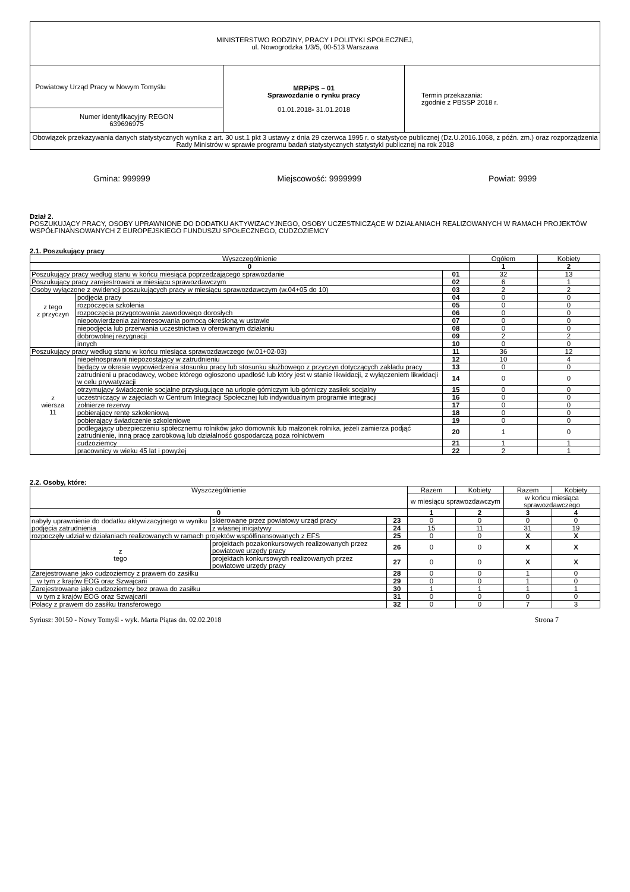| MINISTERSTWO RODZINY, PRACY I POLITYKI SPOŁECZNEJ, ul. Nowogrodzka 1/3/5, 00-513 Warszawa | | |
| Powiatowy Urząd Pracy w Nowym Tomyślu | MRPiPS – 01 Sprawozdanie o rynku pracy 01.01.2018 - 31.01.2018 | Termin przekazania: zgodnie z PBSSP 2018 r. |
| Numer identyfikacyjny REGON 639696975 | | |
| Obowiązek przekazywania danych statystycznych wynika z art. 30 ust.1 pkt 3 ustawy z dnia 29 czerwca 1995 r. o statystyce publicznej (Dz.U.2016.1068, z późn. zm.) oraz rozporządzenia Rady Ministrów w sprawie programu badań statystycznych statystyki publicznej na rok 2018 | | |
Gmina: 999999 Miejscowość: 9999999 Powiat: 9999
Dział 2.
POSZUKUJĄCY PRACY, OSOBY UPRAWNIONE DO DODATKU AKTYWIZACYJNEGO, OSOBY UCZESTNICZĄCE W DZIAŁANIACH REALIZOWANYCH W RAMACH PROJEKTÓW WSPÓŁFINANSOWANYCH Z EUROPEJSKIEGO FUNDUSZU SPOŁECZNEGO, CUDZOZIEMCY
2.1. Poszukujący pracy
| Wyszczególnienie | | | Ogółem | Kobiety |
| --- | --- | --- | --- | --- |
| 0 | | | 1 | 2 |
| Poszukujący pracy według stanu w końcu miesiąca poprzedzającego sprawozdanie | | 01 | 32 | 13 |
| Poszukujący pracy zarejestrowani w miesiącu sprawozdawczym | | 02 | 6 | 1 |
| Osoby wyłączone z ewidencji poszukujących pracy w miesiącu sprawozdawczym (w.04+05 do 10) | | 03 | 2 | 2 |
| z tego z przyczyn | podjęcia pracy | 04 | 0 | 0 |
| | rozpoczęcia szkolenia | 05 | 0 | 0 |
| | rozpoczęcia przygotowania zawodowego dorosłych | 06 | 0 | 0 |
| | niepotwierdzenia zainteresowania pomocą określoną w ustawie | 07 | 0 | 0 |
| | niepodjęcia lub przerwania uczestnictwa w oferowanym działaniu | 08 | 0 | 0 |
| | dobrowolnej rezygnacji | 09 | 2 | 2 |
| | innych | 10 | 0 | 0 |
| Poszukujący pracy według stanu w końcu miesiąca sprawozdawczego (w.01+02-03) | | 11 | 36 | 12 |
| z wiersza 11 | niepełnosprawni niepozostający w zatrudnieniu | 12 | 10 | 4 |
| | będący w okresie wypowiedzenia stosunku pracy lub stosunku służbowego z przyczyn dotyczących zakładu pracy | 13 | 0 | 0 |
| | zatrudnieni u pracodawcy, wobec którego ogłoszono upadłość lub który jest w stanie likwidacji, z wyłączeniem likwidacji w celu prywatyzacji | 14 | 0 | 0 |
| | otrzymujący świadczenie socjalne przysługujące na urlopie górniczym lub górniczy zasiłek socjalny | 15 | 0 | 0 |
| | uczestniczący w zajęciach w Centrum Integracji Społecznej lub indywidualnym programie integracji | 16 | 0 | 0 |
| | żołnierze rezerwy | 17 | 0 | 0 |
| | pobierający rentę szkoleniową | 18 | 0 | 0 |
| | pobierający świadczenie szkoleniowe | 19 | 0 | 0 |
| | podlegający ubezpieczeniu społecznemu rolników jako domownik lub małżonek rolnika, jeżeli zamierza podjąć zatrudnienie, inną pracę zarobkową lub działalność gospodarczą poza rolnictwem | 20 | 1 | 0 |
| | cudzoziemcy | 21 | 1 | 1 |
| | pracownicy w wieku 45 lat i powyżej | 22 | 2 | 1 |
2.2. Osoby, które:
| Wyszczególnienie | | | Razem | Kobiety | Razem | Kobiety |
| --- | --- | --- | --- | --- | --- | --- |
| | | | w miesiącu sprawozdawczym | | w końcu miesiąca sprawozdawczego | |
| 0 | | | 1 | 2 | 3 | 4 |
| nabyły uprawnienie do dodatku aktywizacyjnego w wyniku podjęcia zatrudnienia | skierowane przez powiatowy urząd pracy | 23 | 0 | 0 | 0 | 0 |
| | z własnej inicjatywy | 24 | 15 | 11 | 31 | 19 |
| rozpoczęły udział w działaniach realizowanych w ramach projektów współfinansowanych z EFS | | 25 | 0 | 0 | X | X |
| z tego | projektach pozakonkursowych realizowanych przez powiatowe urzędy pracy | 26 | 0 | 0 | X | X |
| | projektach konkursowych realizowanych przez powiatowe urzędy pracy | 27 | 0 | 0 | X | X |
| Zarejestrowane jako cudzoziemcy z prawem do zasiłku | | 28 | 0 | 0 | 1 | 0 |
| w tym z krajów EOG oraz Szwajcarii | | 29 | 0 | 0 | 1 | 0 |
| Zarejestrowane jako cudzoziemcy bez prawa do zasiłku | | 30 | 1 | 1 | 1 | 1 |
| w tym z krajów EOG oraz Szwajcarii | | 31 | 0 | 0 | 0 | 0 |
| Polacy z prawem do zasiłku transferowego | | 32 | 0 | 0 | 7 | 3 |
Syriusz: 30150 - Nowy Tomyśl - wyk. Marta Piątas dn. 02.02.2018 Strona 7